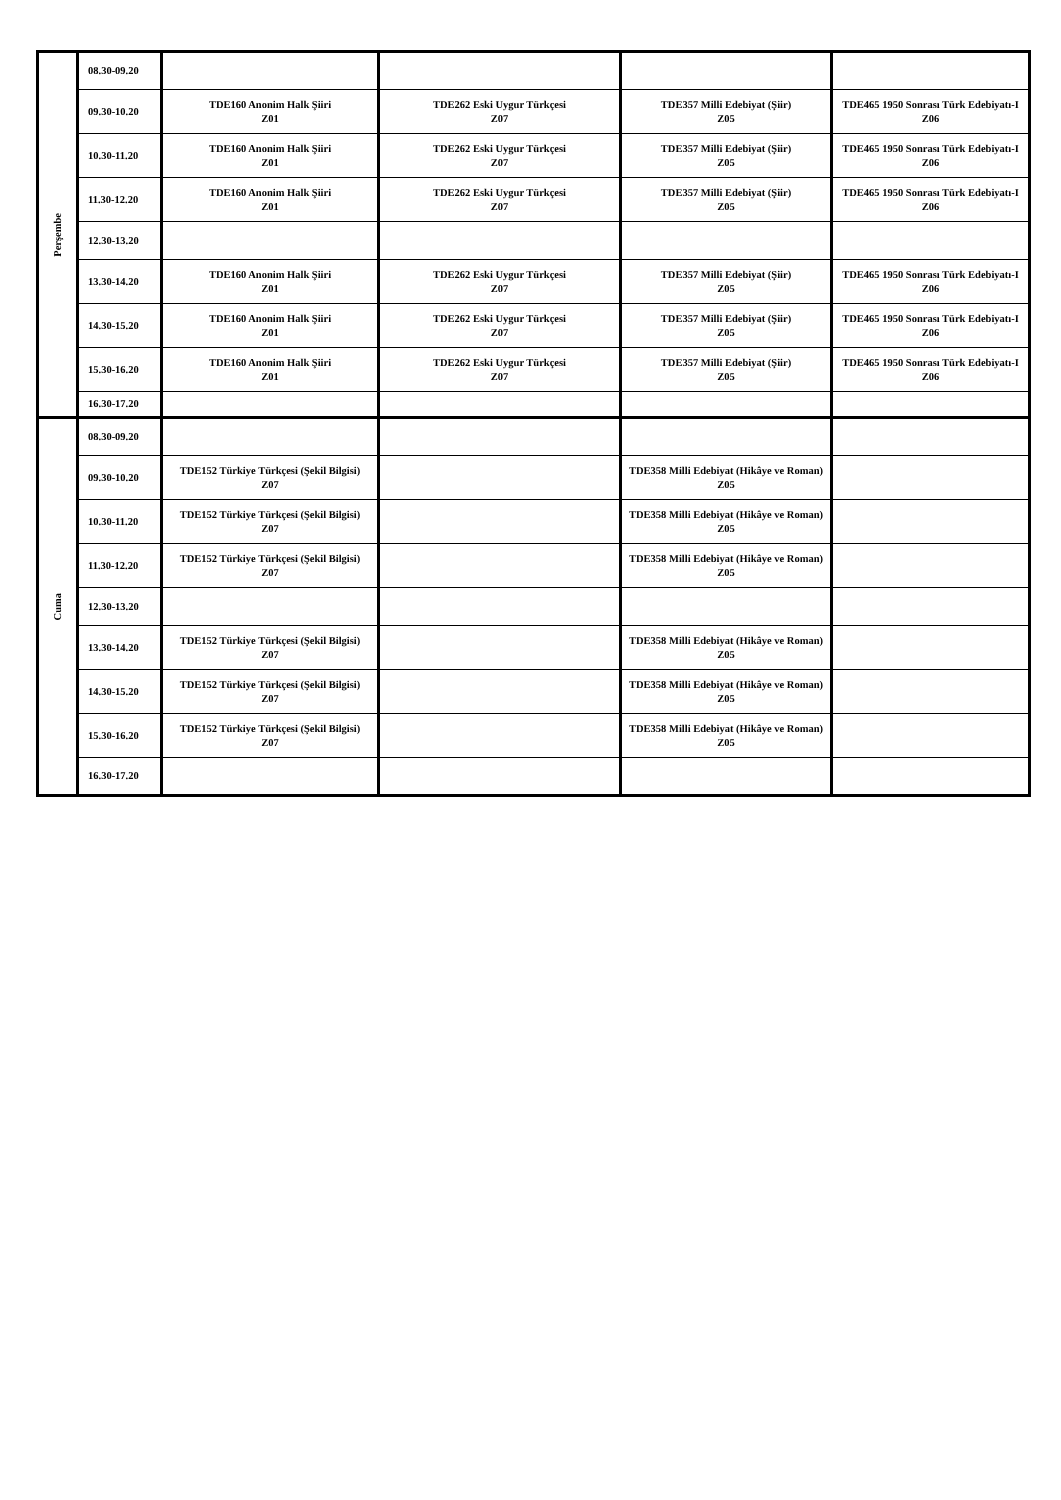| Perşembe | 08.30-09.20 | | | | |
| | 09.30-10.20 | TDE160 Anonim Halk Şiiri Z01 | TDE262 Eski Uygur Türkçesi Z07 | TDE357 Milli Edebiyat (Şiir) Z05 | TDE465 1950 Sonrası Türk Edebiyatı-I Z06 |
| | 10.30-11.20 | TDE160 Anonim Halk Şiiri Z01 | TDE262 Eski Uygur Türkçesi Z07 | TDE357 Milli Edebiyat (Şiir) Z05 | TDE465 1950 Sonrası Türk Edebiyatı-I Z06 |
| | 11.30-12.20 | TDE160 Anonim Halk Şiiri Z01 | TDE262 Eski Uygur Türkçesi Z07 | TDE357 Milli Edebiyat (Şiir) Z05 | TDE465 1950 Sonrası Türk Edebiyatı-I Z06 |
| | 12.30-13.20 | | | | |
| | 13.30-14.20 | TDE160 Anonim Halk Şiiri Z01 | TDE262 Eski Uygur Türkçesi Z07 | TDE357 Milli Edebiyat (Şiir) Z05 | TDE465 1950 Sonrası Türk Edebiyatı-I Z06 |
| | 14.30-15.20 | TDE160 Anonim Halk Şiiri Z01 | TDE262 Eski Uygur Türkçesi Z07 | TDE357 Milli Edebiyat (Şiir) Z05 | TDE465 1950 Sonrası Türk Edebiyatı-I Z06 |
| | 15.30-16.20 | TDE160 Anonim Halk Şiiri Z01 | TDE262 Eski Uygur Türkçesi Z07 | TDE357 Milli Edebiyat (Şiir) Z05 | TDE465 1950 Sonrası Türk Edebiyatı-I Z06 |
| | 16.30-17.20 | | | | |
| Cuma | 08.30-09.20 | | | | |
| | 09.30-10.20 | TDE152 Türkiye Türkçesi (Şekil Bilgisi) Z07 | | TDE358 Milli Edebiyat (Hikâye ve Roman) Z05 | |
| | 10.30-11.20 | TDE152 Türkiye Türkçesi (Şekil Bilgisi) Z07 | | TDE358 Milli Edebiyat (Hikâye ve Roman) Z05 | |
| | 11.30-12.20 | TDE152 Türkiye Türkçesi (Şekil Bilgisi) Z07 | | TDE358 Milli Edebiyat (Hikâye ve Roman) Z05 | |
| | 12.30-13.20 | | | | |
| | 13.30-14.20 | TDE152 Türkiye Türkçesi (Şekil Bilgisi) Z07 | | TDE358 Milli Edebiyat (Hikâye ve Roman) Z05 | |
| | 14.30-15.20 | TDE152 Türkiye Türkçesi (Şekil Bilgisi) Z07 | | TDE358 Milli Edebiyat (Hikâye ve Roman) Z05 | |
| | 15.30-16.20 | TDE152 Türkiye Türkçesi (Şekil Bilgisi) Z07 | | TDE358 Milli Edebiyat (Hikâye ve Roman) Z05 | |
| | 16.30-17.20 | | | | |